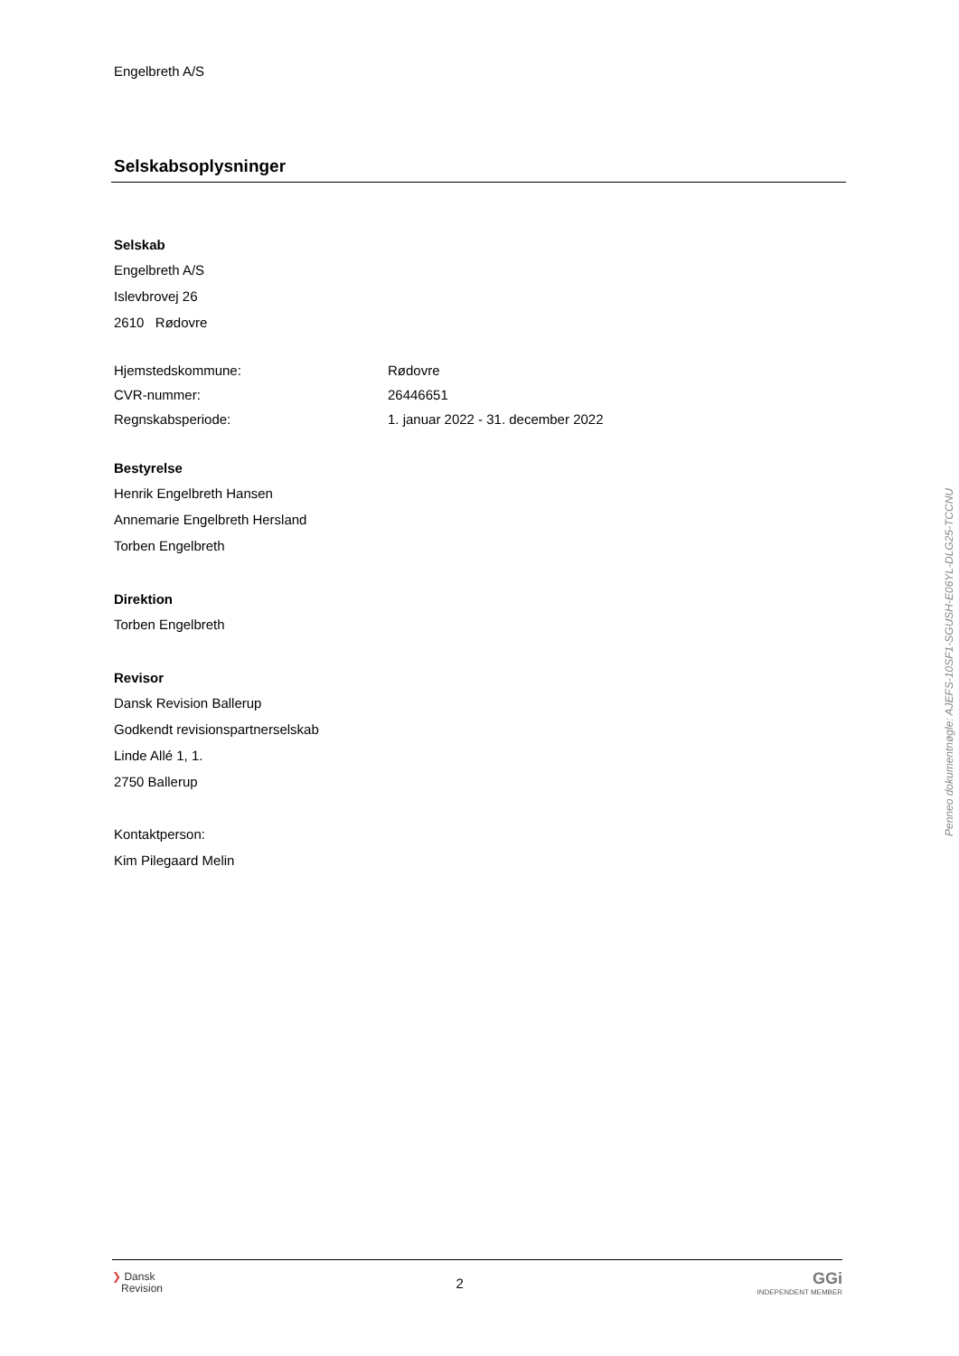Engelbreth A/S
Selskabsoplysninger
Selskab
Engelbreth A/S
Islevbrovej 26
2610 Rødovre
Hjemstedskommune: Rødovre
CVR-nummer: 26446651
Regnskabsperiode: 1. januar 2022 - 31. december 2022
Bestyrelse
Henrik Engelbreth Hansen
Annemarie Engelbreth Hersland
Torben Engelbreth
Direktion
Torben Engelbreth
Revisor
Dansk Revision Ballerup
Godkendt revisionspartnerselskab
Linde Allé 1, 1.
2750 Ballerup
Kontaktperson:
Kim Pilegaard Melin
Penneo dokumentnøgle: AJEFS-10SF1-SGUSH-E06YL-DLG25-TCCNU
❯ Dansk
Revision
2
GGi
INDEPENDENT MEMBER